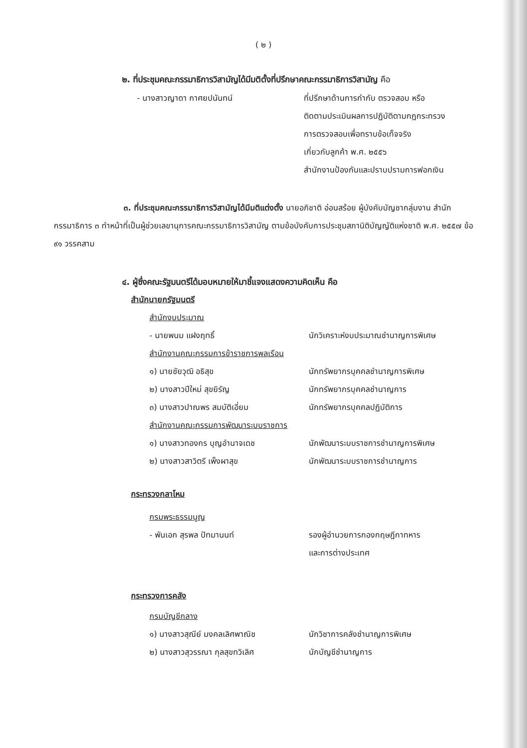( ๒ )
๒. ที่ประชุมคณะกรรมาธิการวิสามัญได้มีมติตั้งที่ปรึกษาคณะกรรมาธิการวิสามัญ คือ
- นางสาวญาดา กาศยปนันทน์ ที่ปรึกษาด้านการกำกับ ตรวจสอบ หรือ
ติดตามประเมินผลการปฏิบัติตามกฎกระทรวง
การตรวจสอบเพื่อทราบข้อเท็จจริง
เกี่ยวกับลูกค้า พ.ศ. ๒๕๕๖
สำนักงานป้องกันและปราบปรามการฟอกเงิน
๓. ที่ประชุมคณะกรรมาธิการวิสามัญได้มีมติแต่งตั้ง นายอภิชาติ อ่อนสร้อย ผู้บังคับบัญชากลุ่มงาน สำนักกรรมาธิการ ๓ ทำหน้าที่เป็นผู้ช่วยเลขานุการคณะกรรมาธิการวิสามัญ ตามข้อบังคับการประชุมสภานิติบัญญัติแห่งชาติ พ.ศ. ๒๕๕๗ ข้อ ๙๑ วรรคสาม
๔. ผู้ซึ่งคณะรัฐมนตรีได้มอบหมายให้มาชี้แจงแสดงความคิดเห็น คือ
สำนักนายกรัฐมนตรี
สำนักงบประมาณ
- นายพนม แฝงฤทธิ์ นักวิเคราะห์งบประมาณชำนาญการพิเศษ
สำนักงานคณะกรรมการข้าราชการพลเรือน
๑) นายชัยวุฒิ อธิสุข นักทรัพยากรบุคคลชำนาญการพิเศษ
๒) นางสาวปีใหม่ สุขยิรัญ นักทรัพยากรบุคคลชำนาญการ
๓) นางสาวปาณพร สมบัติเอี่ยม นักทรัพยากรบุคคลปฏิบัติการ
สำนักงานคณะกรรมการพัฒนาระบบราชการ
๑) นางสาวทองกร บุญอำนาจเดช นักพัฒนาระบบราชการชำนาญการพิเศษ
๒) นางสาวสาวิตรี เพ็งผาสุข นักพัฒนาระบบราชการชำนาญการ
กระทรวงกลาโหม
กรมพระธรรมนูญ
- พันเอก สุรพล ปัทมานนท์ รองผู้อำนวยการกองกฤษฎีกาทหาร
และการต่างประเทศ
กระทรวงการคลัง
กรมบัญชีกลาง
๑) นางสาวสุณีย์ มงคลเลิศพาณิช นักวิชาการคลังชำนาญการพิเศษ
๒) นางสาวสุวรรณา กุลสุขทวิเลิศ นักบัญชีชำนาญการ